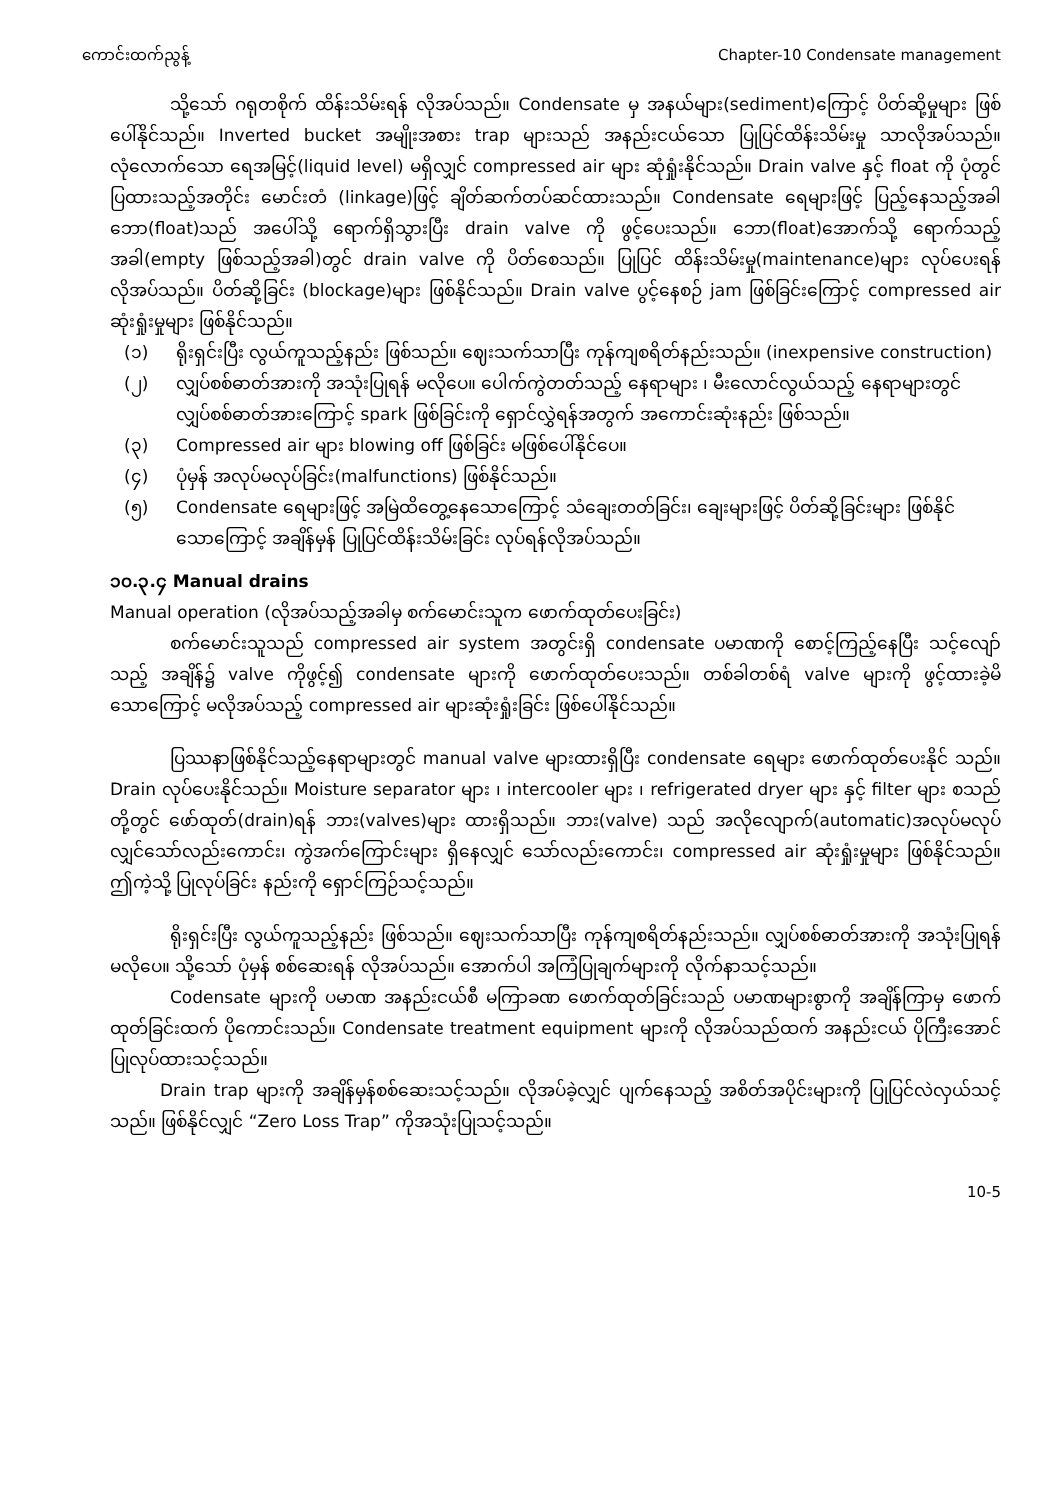ကောင်းထက်ညွန့် Chapter-10 Condensate management
သို့သော် ဂရုတစိုက် ထိန်းသိမ်းရန် လိုအပ်သည်။ Condensate မှ အနယ်များ(sediment)ကြောင့် ပိတ်ဆို့မှုများ ဖြစ်ပေါ်နိုင်သည်။ Inverted bucket အမျိုးအစား trap များသည် အနည်းငယ်သော ပြုပြင်ထိန်းသိမ်းမှု သာလိုအပ်သည်။ လုံလောက်သော ရေအမြင့်(liquid level) မရှိလျှင် compressed air များ ဆုံရှုံးနိုင်သည်။ Drain valve နှင့် float ကို ပုံတွင် ပြထားသည့်အတိုင်း မောင်းတံ (linkage)ဖြင့် ချိတ်ဆက်တပ်ဆင်ထားသည်။ Condensate ရေများဖြင့် ပြည့်နေသည့်အခါ ဘော(float)သည် အပေါ်သို့ ရောက်ရှိသွားပြီး drain valve ကို ဖွင့်ပေးသည်။ ဘော(float)အောက်သို့ ရောက်သည့် အခါ(empty ဖြစ်သည့်အခါ)တွင် drain valve ကို ပိတ်စေသည်။ ပြုပြင် ထိန်းသိမ်းမှု(maintenance)များ လုပ်ပေးရန် လိုအပ်သည်။ ပိတ်ဆို့ခြင်း (blockage)များ ဖြစ်နိုင်သည်။ Drain valve ပွင့်နေစဉ် jam ဖြစ်ခြင်းကြောင့် compressed air ဆုံးရှုံးမှုများ ဖြစ်နိုင်သည်။
(၁) ရိုးရှင်းပြီး လွယ်ကူသည့်နည်း ဖြစ်သည်။ ဈေးသက်သာပြီး ကုန်ကျစရိတ်နည်းသည်။ (inexpensive construction)
(၂) လျှပ်စစ်ဓာတ်အားကို အသုံးပြုရန် မလိုပေ။ ပေါက်ကွဲတတ်သည့် နေရာများ ၊ မီးလောင်လွယ်သည့် နေရာများတွင် လျှပ်စစ်ဓာတ်အားကြောင့် spark ဖြစ်ခြင်းကို ရှောင်လွှဲရန်အတွက် အကောင်းဆုံးနည်း ဖြစ်သည်။
(၃) Compressed air များ blowing off ဖြစ်ခြင်း မဖြစ်ပေါ်နိုင်ပေ။
(၄) ပုံမှန် အလုပ်မလုပ်ခြင်း(malfunctions) ဖြစ်နိုင်သည်။
(၅) Condensate ရေများဖြင့် အမြဲထိတွေ့နေသောကြောင့် သံချေးတတ်ခြင်း၊ ချေးများဖြင့် ပိတ်ဆို့ခြင်းများ ဖြစ်နိုင်သောကြောင့် အချိန်မှန် ပြုပြင်ထိန်းသိမ်းခြင်း လုပ်ရန်လိုအပ်သည်။
၁၀.၃.၄ Manual drains
Manual operation (လိုအပ်သည့်အခါမှ စက်မောင်းသူက ဖောက်ထုတ်ပေးခြင်း)
စက်မောင်းသူသည် compressed air system အတွင်းရှိ condensate ပမာဏကို စောင့်ကြည့်နေပြီး သင့်လျော်သည့် အချိန်၌ valve ကိုဖွင့်၍ condensate များကို ဖောက်ထုတ်ပေးသည်။ တစ်ခါတစ်ရံ valve များကို ဖွင့်ထားခဲ့မိသောကြောင့် မလိုအပ်သည့် compressed air များဆုံးရှုံးခြင်း ဖြစ်ပေါ်နိုင်သည်။
ပြဿနာဖြစ်နိုင်သည့်နေရာများတွင် manual valve များထားရှိပြီး condensate ရေများ ဖောက်ထုတ်ပေးနိုင် သည်။ Drain လုပ်ပေးနိုင်သည်။ Moisture separator များ ၊ intercooler များ ၊ refrigerated dryer များ နှင့် filter များ စသည်တို့တွင် ဖော်ထုတ်(drain)ရန် ဘား(valves)များ ထားရှိသည်။ ဘား(valve) သည် အလိုလျောက်(automatic)အလုပ်မလုပ် လျှင်သော်လည်းကောင်း၊ ကွဲအက်ကြောင်းများ ရှိနေလျှင် သော်လည်းကောင်း၊ compressed air ဆုံးရှုံးမှုများ ဖြစ်နိုင်သည်။ ဤကဲ့သို့ ပြုလုပ်ခြင်း နည်းကို ရှောင်ကြဉ်သင့်သည်။
ရိုးရှင်းပြီး လွယ်ကူသည့်နည်း ဖြစ်သည်။ ဈေးသက်သာပြီး ကုန်ကျစရိတ်နည်းသည်။ လျှပ်စစ်ဓာတ်အားကို အသုံးပြုရန် မလိုပေ။ သို့သော် ပုံမှန် စစ်ဆေးရန် လိုအပ်သည်။ အောက်ပါ အကြံပြုချက်များကို လိုက်နာသင့်သည်။
Codensate များကို ပမာဏ အနည်းငယ်စီ မကြာခဏ ဖောက်ထုတ်ခြင်းသည် ပမာဏများစွာကို အချိန်ကြာမှ ဖောက်ထုတ်ခြင်းထက် ပိုကောင်းသည်။ Condensate treatment equipment များကို လိုအပ်သည်ထက် အနည်းငယ် ပိုကြီးအောင် ပြုလုပ်ထားသင့်သည်။
Drain trap များကို အချိန်မှန်စစ်ဆေးသင့်သည်။ လိုအပ်ခဲ့လျှင် ပျက်နေသည့် အစိတ်အပိုင်းများကို ပြုပြင်လဲလှယ်သင့်သည်။ ဖြစ်နိုင်လျှင် “Zero Loss Trap” ကိုအသုံးပြုသင့်သည်။
10-5